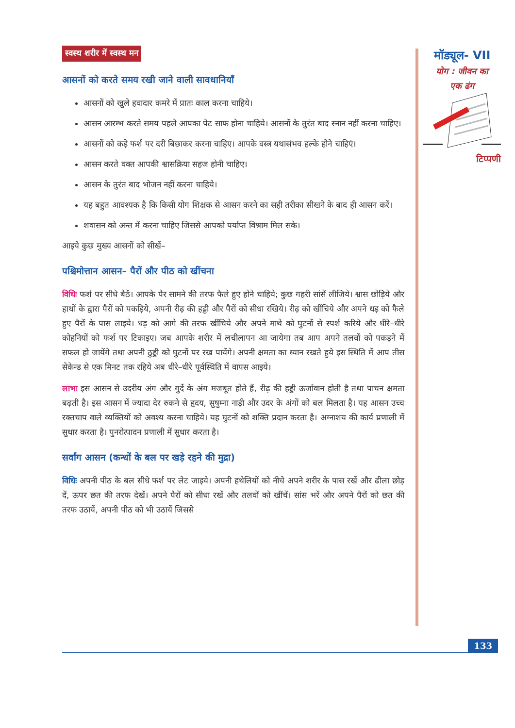स्वस्थ शरीर में स्वस्थ मन
आसनों को करते समय रखी जाने वाली सावधानियाँ
आसनों को खुले हवादार कमरे में प्रातः काल करना चाहिये।
आसन आरम्भ करते समय पहले आपका पेट साफ होना चाहिये। आसनों के तुरंत बाद स्नान नहीं करना चाहिए।
आसनों को कड़े फर्श पर दरी बिछाकर करना चाहिए। आपके वस्त्र यथासंभव हल्के होने चाहिएं।
आसन करते वक्त आपकी श्वासक्रिया सहज होनी चाहिए।
आसन के तुरंत बाद भोजन नहीं करना चाहिये।
यह बहुत आवश्यक है कि किसी योग शिक्षक से आसन करने का सही तरीका सीखने के बाद ही आसन करें।
शवासन को अन्त में करना चाहिए जिससे आपको पर्याप्त विश्राम मिल सके।
आइये कुछ मुख्य आसनों को सीखें–
पश्चिमोत्तान आसन– पैरों और पीठ को खींचना
विधिः फर्श पर सीधे बैठें। आपके पैर सामने की तरफ फैले हुए होने चाहिये; कुछ गहरी सांसें लीजिये। श्वास छोड़िये और हाथों के द्वारा पैरों को पकड़िये, अपनी रीढ़ की हड्डी और पैरों को सीधा रखिये। रीढ़ को खींचिये और अपने धड़ को फैले हुए पैरों के पास लाइये। धड़ को आगे की तरफ खींचिये और अपने माथे को घुटनों से स्पर्श करिये और धीरे–धीरे कोहनियों को फर्श पर टिकाइए। जब आपके शरीर में लचीलापन आ जायेगा तब आप अपने तलवों को पकड़ने में सफल हो जायेंगे तथा अपनी ठुड्डी को घुटनों पर रख पायेंगे। अपनी क्षमता का ध्यान रखते हुये इस स्थिति में आप तीस सेकेन्ड से एक मिनट तक रहिये अब धीरे–धीरे पूर्वस्थिति में वापस आइये।
लाभः इस आसन से उदरीय अंग और गुर्दे के अंग मजबूत होते हैं, रीढ़ की हड्डी ऊर्जावान होती है तथा पाचन क्षमता बढ़ती है। इस आसन में ज्यादा देर रुकने से हृदय, सुषुम्ना नाड़ी और उदर के अंगों को बल मिलता है। यह आसन उच्च रक्तचाप वाले व्यक्तियों को अवश्य करना चाहिये। यह घुटनों को शक्ति प्रदान करता है। अग्नाशय की कार्य प्रणाली में सुधार करता है। पुनरोत्पादन प्रणाली में सुधार करता है।
सर्वांग आसन (कन्धों के बल पर खड़े रहने की मुद्रा)
विधिः अपनी पीठ के बल सीधे फर्श पर लेट जाइये। अपनी हथेलियों को नीचे अपने शरीर के पास रखें और ढीला छोड़ दें, ऊपर छत की तरफ देखें। अपने पैरों को सीधा रखें और तलवों को खींचें। सांस भरें और अपने पैरों को छत की तरफ उठायें, अपनी पीठ को भी उठायें जिससे
मॉड्यूल- VII
योग : जीवन का
एक ढंग
टिप्पणी
133